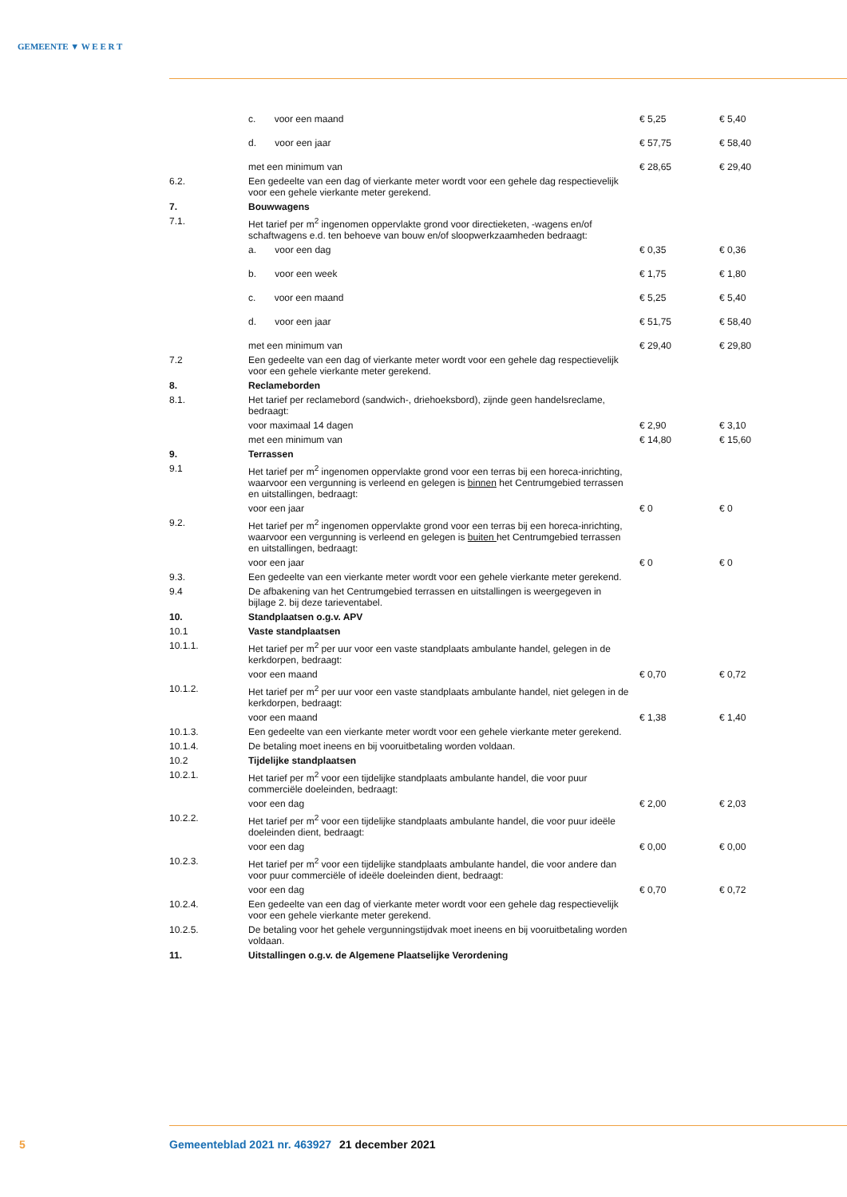GEMEENTE ▼ W E E R T
| | c. voor een maand | € 5,25 | € 5,40 |
| | d. voor een jaar | € 57,75 | € 58,40 |
| | met een minimum van | € 28,65 | € 29,40 |
| 6.2. | Een gedeelte van een dag of vierkante meter wordt voor een gehele dag respectievelijk voor een gehele vierkante meter gerekend. | | |
| 7. | Bouwwagens | | |
| 7.1. | Het tarief per m<sup>2</sup> ingenomen oppervlakte grond voor directieketen, -wagens en/of schaftwagens e.d. ten behoeve van bouw en/of sloopwerkzaamheden bedraagt: | | |
| | a. voor een dag | € 0,35 | € 0,36 |
| | b. voor een week | € 1,75 | € 1,80 |
| | c. voor een maand | € 5,25 | € 5,40 |
| | d. voor een jaar | € 51,75 | € 58,40 |
| | met een minimum van | € 29,40 | € 29,80 |
| 7.2 | Een gedeelte van een dag of vierkante meter wordt voor een gehele dag respectievelijk voor een gehele vierkante meter gerekend. | | |
| 8. | Reclameborden | | |
| 8.1. | Het tarief per reclamebord (sandwich-, driehoeksbord), zijnde geen handelsreclame, bedraagt: | | |
| | voor maximaal 14 dagen | € 2,90 | € 3,10 |
| | met een minimum van | € 14,80 | € 15,60 |
| 9. | Terrassen | | |
| 9.1 | Het tarief per m<sup>2</sup> ingenomen oppervlakte grond voor een terras bij een horeca-inrichting, waarvoor een vergunning is verleend en gelegen is binnen het Centrumgebied terrassen en uitstallingen, bedraagt: | | |
| | voor een jaar | € 0 | € 0 |
| 9.2. | Het tarief per m<sup>2</sup> ingenomen oppervlakte grond voor een terras bij een horeca-inrichting, waarvoor een vergunning is verleend en gelegen is buiten het Centrumgebied terrassen en uitstallingen, bedraagt: | | |
| | voor een jaar | € 0 | € 0 |
| 9.3. | Een gedeelte van een vierkante meter wordt voor een gehele vierkante meter gerekend. | | |
| 9.4 | De afbakening van het Centrumgebied terrassen en uitstallingen is weergegeven in bijlage 2. bij deze tarieventabel. | | |
| 10. | Standplaatsen o.g.v. APV | | |
| 10.1 | Vaste standplaatsen | | |
| 10.1.1. | Het tarief per m<sup>2</sup> per uur voor een vaste standplaats ambulante handel, gelegen in de kerkdorpen, bedraagt: | | |
| | voor een maand | € 0,70 | € 0,72 |
| 10.1.2. | Het tarief per m<sup>2</sup> per uur voor een vaste standplaats ambulante handel, niet gelegen in de kerkdorpen, bedraagt: | | |
| | voor een maand | € 1,38 | € 1,40 |
| 10.1.3. | Een gedeelte van een vierkante meter wordt voor een gehele vierkante meter gerekend. | | |
| 10.1.4. | De betaling moet ineens en bij vooruitbetaling worden voldaan. | | |
| 10.2 | Tijdelijke standplaatsen | | |
| 10.2.1. | Het tarief per m<sup>2</sup> voor een tijdelijke standplaats ambulante handel, die voor puur commerciële doeleinden, bedraagt: | | |
| | voor een dag | € 2,00 | € 2,03 |
| 10.2.2. | Het tarief per m<sup>2</sup> voor een tijdelijke standplaats ambulante handel, die voor puur ideële doeleinden dient, bedraagt: | | |
| | voor een dag | € 0,00 | € 0,00 |
| 10.2.3. | Het tarief per m<sup>2</sup> voor een tijdelijke standplaats ambulante handel, die voor andere dan voor puur commerciële of ideële doeleinden dient, bedraagt: | | |
| | voor een dag | € 0,70 | € 0,72 |
| 10.2.4. | Een gedeelte van een dag of vierkante meter wordt voor een gehele dag respectievelijk voor een gehele vierkante meter gerekend. | | |
| 10.2.5. | De betaling voor het gehele vergunningstijdvak moet ineens en bij vooruitbetaling worden voldaan. | | |
| 11. | Uitstallingen o.g.v. de Algemene Plaatselijke Verordening | | |
5 Gemeenteblad 2021 nr. 463927 21 december 2021